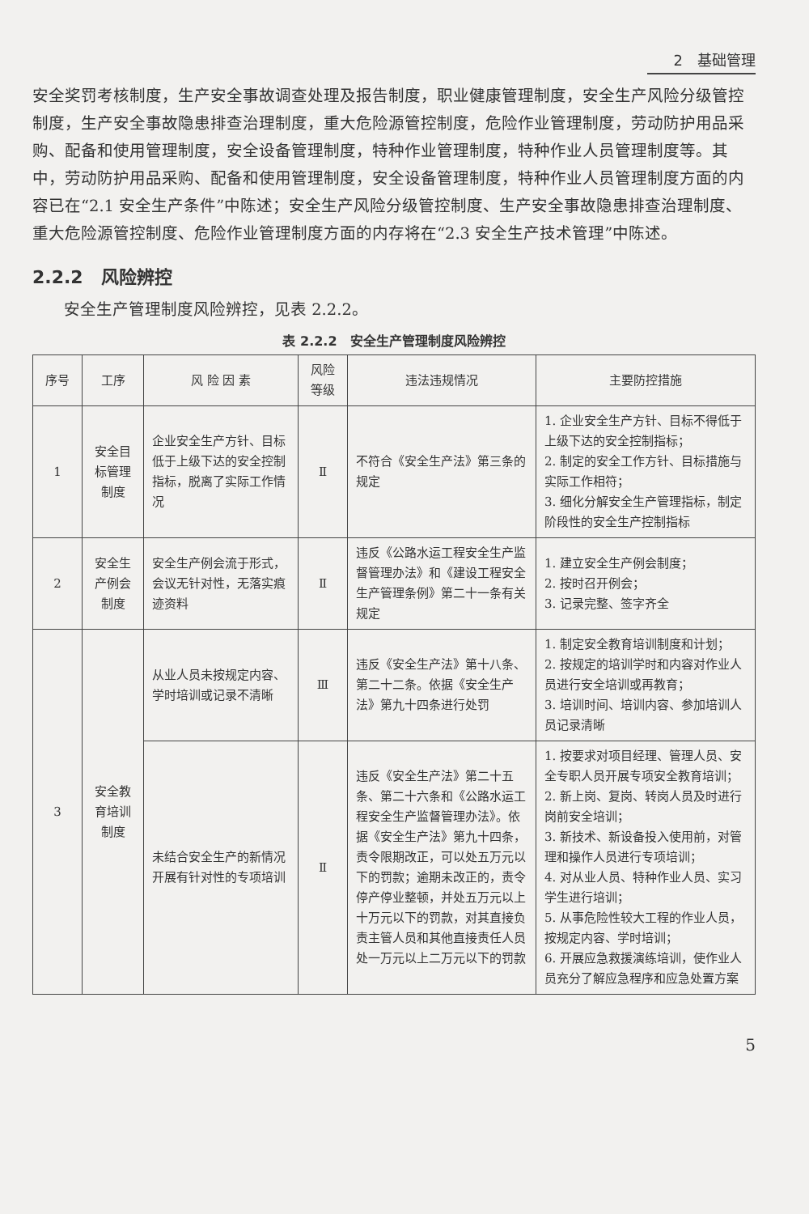2　基础管理
安全奖罚考核制度，生产安全事故调查处理及报告制度，职业健康管理制度，安全生产风险分级管控制度，生产安全事故隐患排查治理制度，重大危险源管控制度，危险作业管理制度，劳动防护用品采购、配备和使用管理制度，安全设备管理制度，特种作业管理制度，特种作业人员管理制度等。其中，劳动防护用品采购、配备和使用管理制度，安全设备管理制度，特种作业人员管理制度方面的内容已在“2.1 安全生产条件”中陈述；安全生产风险分级管控制度、生产安全事故隐患排查治理制度、重大危险源管控制度、危险作业管理制度方面的内存将在“2.3 安全生产技术管理”中陈述。
2.2.2　风险辨控
安全生产管理制度风险辨控，见表 2.2.2。
表 2.2.2　安全生产管理制度风险辨控
| 序号 | 工序 | 风 险 因 素 | 风险等级 | 违法违规情况 | 主要防控措施 |
| --- | --- | --- | --- | --- | --- |
| 1 | 安全目标管理制度 | 企业安全生产方针、目标低于上级下达的安全控制指标，脱离了实际工作情况 | Ⅱ | 不符合《安全生产法》第三条的规定 | 1. 企业安全生产方针、目标不得低于上级下达的安全控制指标； 2. 制定的安全工作方针、目标措施与实际工作相符； 3. 细化分解安全生产管理指标，制定阶段性的安全生产控制指标 |
| 2 | 安全生产例会制度 | 安全生产例会流于形式，会议无针对性，无落实痕迹资料 | Ⅱ | 违反《公路水运工程安全生产监督管理办法》和《建设工程安全生产管理条例》第二十一条有关规定 | 1. 建立安全生产例会制度； 2. 按时召开例会； 3. 记录完整、签字齐全 |
| 3 | 安全教育培训制度 | 从业人员未按规定内容、学时培训或记录不清晰 | Ⅲ | 违反《安全生产法》第十八条、第二十二条。依据《安全生产法》第九十四条进行处罚 | 1. 制定安全教育培训制度和计划； 2. 按规定的培训学时和内容对作业人员进行安全培训或再教育； 3. 培训时间、培训内容、参加培训人员记录清晰 |
| | | 未结合安全生产的新情况开展有针对性的专项培训 | Ⅱ | 违反《安全生产法》第二十五条、第二十六条和《公路水运工程安全生产监督管理办法》。依据《安全生产法》第九十四条，责令限期改正，可以处五万元以下的罚款；逾期未改正的，责令停产停业整顿，并处五万元以上十万元以下的罚款，对其直接负责主管人员和其他直接责任人员处一万元以上二万元以下的罚款 | 1. 按要求对项目经理、管理人员、安全专职人员开展专项安全教育培训； 2. 新上岗、复岗、转岗人员及时进行岗前安全培训； 3. 新技术、新设备投入使用前，对管理和操作人员进行专项培训； 4. 对从业人员、特种作业人员、实习学生进行培训； 5. 从事危险性较大工程的作业人员，按规定内容、学时培训； 6. 开展应急救援演练培训，使作业人员充分了解应急程序和应急处置方案 |
5